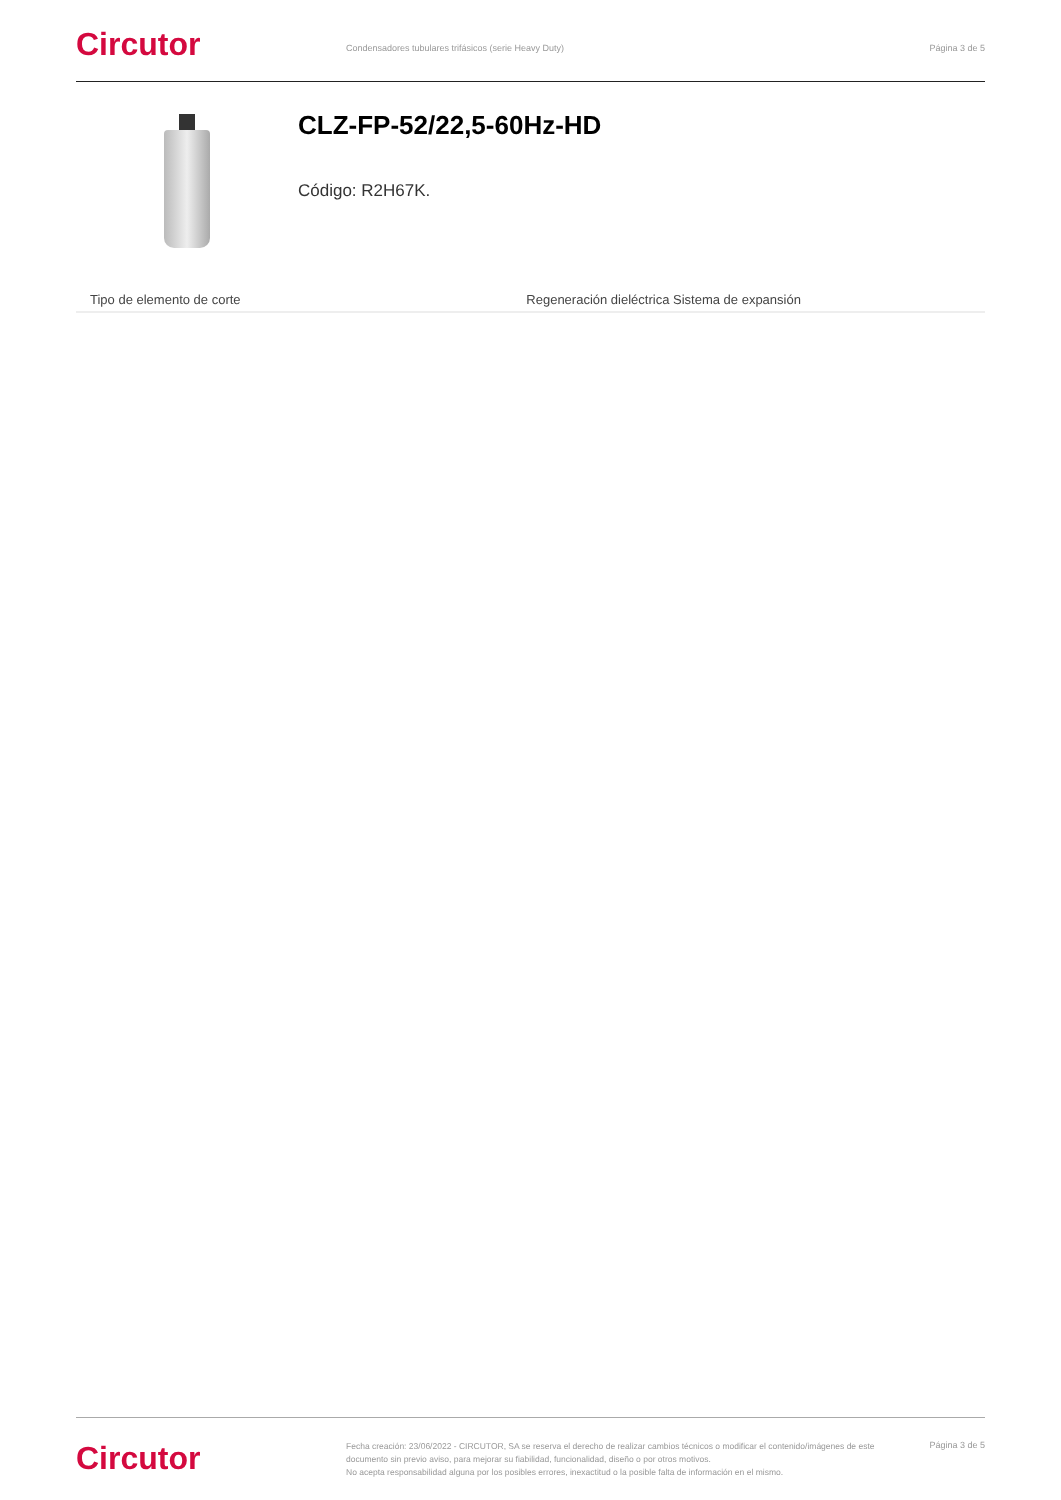Circutor
Condensadores tubulares trifásicos (serie Heavy Duty)
Página 3 de 5
CLZ-FP-52/22,5-60Hz-HD
Código: R2H67K.
| Tipo de elemento de corte | Regeneración dieléctrica Sistema de expansión |
Circutor
Fecha creación: 23/06/2022 - CIRCUTOR, SA se reserva el derecho de realizar cambios técnicos o modificar el contenido/imágenes de este documento sin previo aviso, para mejorar su fiabilidad, funcionalidad, diseño o por otros motivos.
No acepta responsabilidad alguna por los posibles errores, inexactitud o la posible falta de información en el mismo.
Página 3 de 5